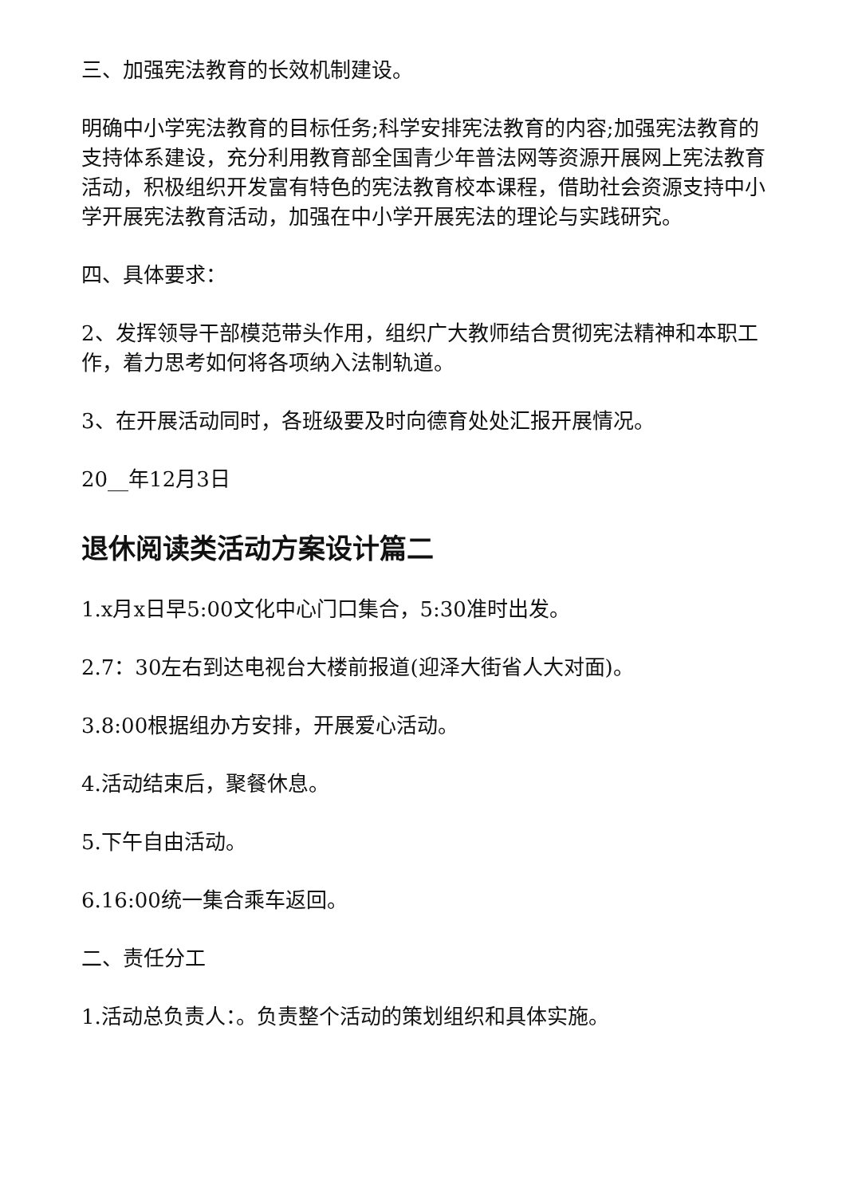三、加强宪法教育的长效机制建设。
明确中小学宪法教育的目标任务;科学安排宪法教育的内容;加强宪法教育的支持体系建设，充分利用教育部全国青少年普法网等资源开展网上宪法教育活动，积极组织开发富有特色的宪法教育校本课程，借助社会资源支持中小学开展宪法教育活动，加强在中小学开展宪法的理论与实践研究。
四、具体要求：
2、发挥领导干部模范带头作用，组织广大教师结合贯彻宪法精神和本职工作，着力思考如何将各项纳入法制轨道。
3、在开展活动同时，各班级要及时向德育处处汇报开展情况。
20__年12月3日
退休阅读类活动方案设计篇二
1.x月x日早5:00文化中心门口集合，5:30准时出发。
2.7：30左右到达电视台大楼前报道(迎泽大街省人大对面)。
3.8:00根据组办方安排，开展爱心活动。
4.活动结束后，聚餐休息。
5.下午自由活动。
6.16:00统一集合乘车返回。
二、责任分工
1.活动总负责人：。负责整个活动的策划组织和具体实施。